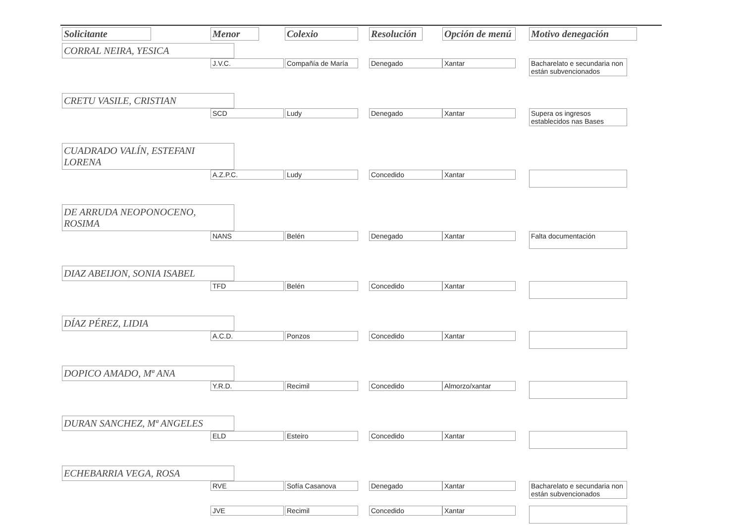| Solicitante | Menor | Colexio | Resolución | Opción de menú | Motivo denegación |
| --- | --- | --- | --- | --- | --- |
| CORRAL NEIRA, YESICA | | | | | |
| | J.V.C. | Compañía de María | Denegado | Xantar | Bacharelato e secundaria non están subvencionados |
| CRETU VASILE, CRISTIAN | | | | | |
| | SCD | Ludy | Denegado | Xantar | Supera os ingresos establecidos nas Bases |
| CUADRADO VALÍN, ESTEFANI LORENA | | | | | |
| | A.Z.P.C. | Ludy | Concedido | Xantar | |
| DE ARRUDA NEOPONOCENO, ROSIMA | | | | | |
| | NANS | Belén | Denegado | Xantar | Falta documentación |
| DIAZ ABEIJON, SONIA ISABEL | | | | | |
| | TFD | Belén | Concedido | Xantar | |
| DÍAZ PÉREZ, LIDIA | | | | | |
| | A.C.D. | Ponzos | Concedido | Xantar | |
| DOPICO AMADO, Mª ANA | | | | | |
| | Y.R.D. | Recimil | Concedido | Almorzo/xantar | |
| DURAN SANCHEZ, Mª ANGELES | | | | | |
| | ELD | Esteiro | Concedido | Xantar | |
| ECHEBARRIA VEGA, ROSA | | | | | |
| | RVE | Sofía Casanova | Denegado | Xantar | Bacharelato e secundaria non están subvencionados |
| | JVE | Recimil | Concedido | Xantar | |